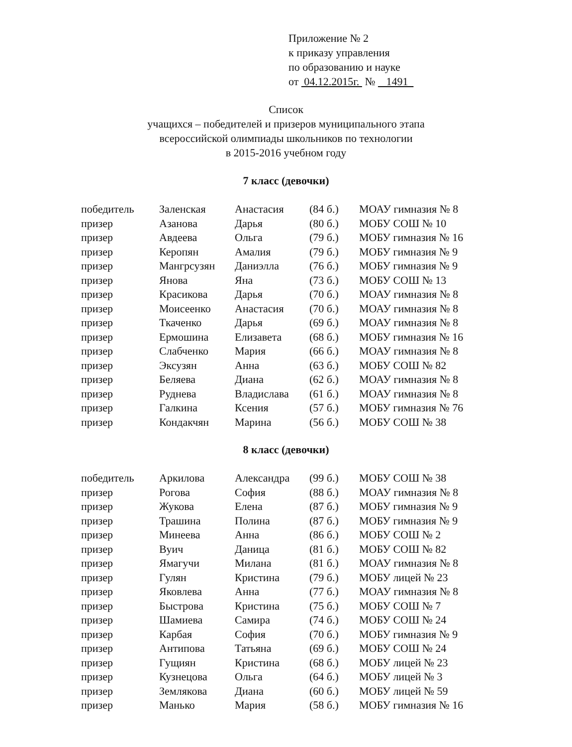Приложение № 2
к приказу управления
по образованию и науке
от 04.12.2015г. № 1491
Список
учащихся – победителей и призеров муниципального этапа
всероссийской олимпиады школьников по технологии
в 2015-2016 учебном году
7 класс (девочки)
| победитель | Заленская | Анастасия | (84 б.) | МОАУ гимназия № 8 |
| призер | Азанова | Дарья | (80 б.) | МОБУ СОШ № 10 |
| призер | Авдеева | Ольга | (79 б.) | МОБУ гимназия № 16 |
| призер | Керопян | Амалия | (79 б.) | МОБУ гимназия № 9 |
| призер | Мангрсузян | Даниэлла | (76 б.) | МОБУ гимназия № 9 |
| призер | Янова | Яна | (73 б.) | МОБУ СОШ № 13 |
| призер | Красикова | Дарья | (70 б.) | МОАУ гимназия № 8 |
| призер | Моисеенко | Анастасия | (70 б.) | МОАУ гимназия № 8 |
| призер | Ткаченко | Дарья | (69 б.) | МОАУ гимназия № 8 |
| призер | Ермошина | Елизавета | (68 б.) | МОБУ гимназия № 16 |
| призер | Слабченко | Мария | (66 б.) | МОАУ гимназия № 8 |
| призер | Эксузян | Анна | (63 б.) | МОБУ СОШ № 82 |
| призер | Беляева | Диана | (62 б.) | МОАУ гимназия № 8 |
| призер | Руднева | Владислава | (61 б.) | МОАУ гимназия № 8 |
| призер | Галкина | Ксения | (57 б.) | МОБУ гимназия № 76 |
| призер | Кондакчян | Марина | (56 б.) | МОБУ СОШ № 38 |
8 класс (девочки)
| победитель | Аркилова | Александра | (99 б.) | МОБУ СОШ № 38 |
| призер | Рогова | София | (88 б.) | МОАУ гимназия № 8 |
| призер | Жукова | Елена | (87 б.) | МОБУ гимназия № 9 |
| призер | Трашина | Полина | (87 б.) | МОБУ гимназия № 9 |
| призер | Минеева | Анна | (86 б.) | МОБУ СОШ № 2 |
| призер | Вуич | Даница | (81 б.) | МОБУ СОШ № 82 |
| призер | Ямагучи | Милана | (81 б.) | МОАУ гимназия № 8 |
| призер | Гулян | Кристина | (79 б.) | МОБУ лицей № 23 |
| призер | Яковлева | Анна | (77 б.) | МОАУ гимназия № 8 |
| призер | Быстрова | Кристина | (75 б.) | МОБУ СОШ № 7 |
| призер | Шамиева | Самира | (74 б.) | МОБУ СОШ № 24 |
| призер | Карбая | София | (70 б.) | МОБУ гимназия № 9 |
| призер | Антипова | Татьяна | (69 б.) | МОБУ СОШ № 24 |
| призер | Гущиян | Кристина | (68 б.) | МОБУ лицей № 23 |
| призер | Кузнецова | Ольга | (64 б.) | МОБУ лицей № 3 |
| призер | Землякова | Диана | (60 б.) | МОБУ лицей № 59 |
| призер | Манько | Мария | (58 б.) | МОБУ гимназия № 16 |